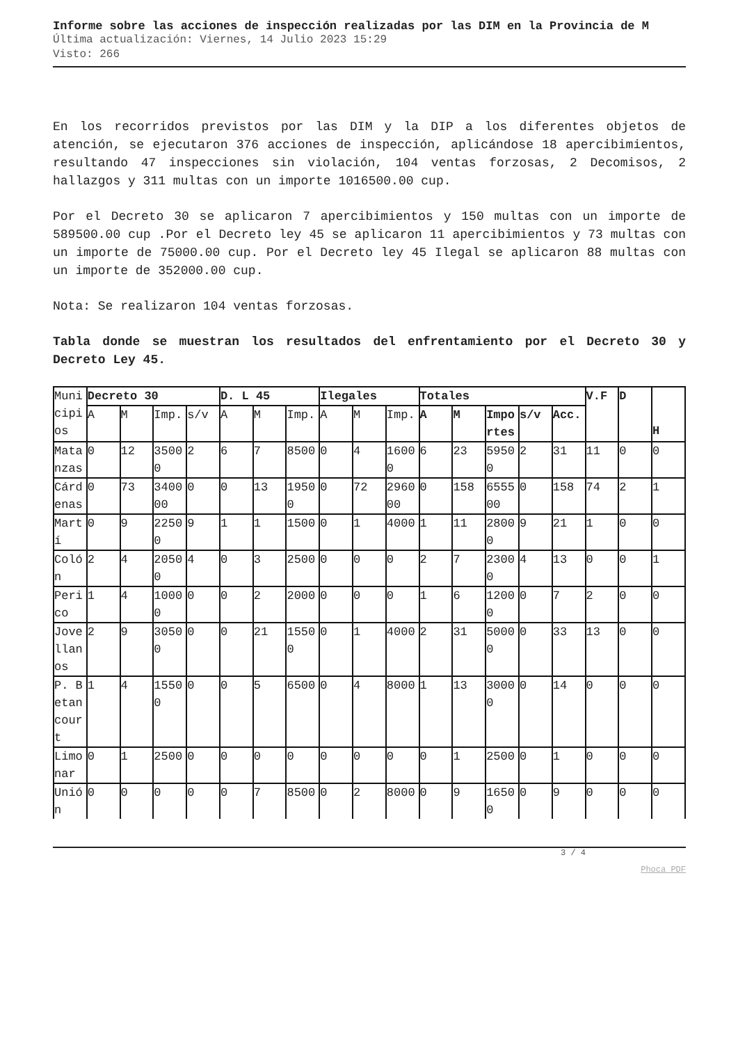Informe sobre las acciones de inspección realizadas por las DIM en la Provincia de M
Última actualización: Viernes, 14 Julio 2023 15:29
Visto: 266
En los recorridos previstos por las DIM y la DIP a los diferentes objetos de atención, se ejecutaron 376 acciones de inspección, aplicándose 18 apercibimientos, resultando 47 inspecciones sin violación, 104 ventas forzosas, 2 Decomisos, 2 hallazgos y 311 multas con un importe 1016500.00 cup.
Por el Decreto 30 se aplicaron 7 apercibimientos y 150 multas con un importe de 589500.00 cup .Por el Decreto ley 45 se aplicaron 11 apercibimientos y 73 multas con un importe de 75000.00 cup. Por el Decreto ley 45 Ilegal se aplicaron 88 multas con un importe de 352000.00 cup.
Nota: Se realizaron 104 ventas forzosas.
Tabla donde se muestran los resultados del enfrentamiento por el Decreto 30 y Decreto Ley 45.
| Municipios | Decreto 30 | | | | D. L 45 | | | Ilegales | | | Totales | | | | | V.F | D | H |
| | A | M | Imp. | s/v | A | M | Imp. | A | M | Imp. | A | M | Importes | s/v | Acc. | | | |
| Matanzas | 0 | 12 | 35000 | 2 | 6 | 7 | 8500 | 0 | 4 | 16000 | 6 | 23 | 59500 | 2 | 31 | 11 | 0 | 0 |
| Cárdenas | 0 | 73 | 340000 | 0 | 0 | 13 | 19500 | 0 | 72 | 296000 | 0 | 158 | 655500 | 0 | 158 | 74 | 2 | 1 |
| Martí | 0 | 9 | 22500 | 9 | 1 | 1 | 1500 | 0 | 1 | 4000 | 1 | 11 | 28000 | 9 | 21 | 1 | 0 | 0 |
| Colón | 2 | 4 | 20500 | 4 | 0 | 3 | 2500 | 0 | 0 | 0 | 2 | 7 | 23000 | 4 | 13 | 0 | 0 | 1 |
| Perico | 1 | 4 | 10000 | 0 | 0 | 2 | 2000 | 0 | 0 | 0 | 1 | 6 | 12000 | 0 | 7 | 2 | 0 | 0 |
| Jovellanos | 2 | 9 | 30500 | 0 | 0 | 21 | 15500 | 0 | 1 | 4000 | 2 | 31 | 50000 | 0 | 33 | 13 | 0 | 0 |
| P. Betancourt | 1 | 4 | 15500 | 0 | 0 | 5 | 6500 | 0 | 4 | 8000 | 1 | 13 | 30000 | 0 | 14 | 0 | 0 | 0 |
| Limonar | 0 | 1 | 2500 | 0 | 0 | 0 | 0 | 0 | 0 | 0 | 0 | 1 | 2500 | 0 | 1 | 0 | 0 | 0 |
| Unión | 0 | 0 | 0 | 0 | 0 | 7 | 8500 | 0 | 2 | 8000 | 0 | 9 | 16500 | 0 | 9 | 0 | 0 | 0 |
3 / 4
Phoca PDF